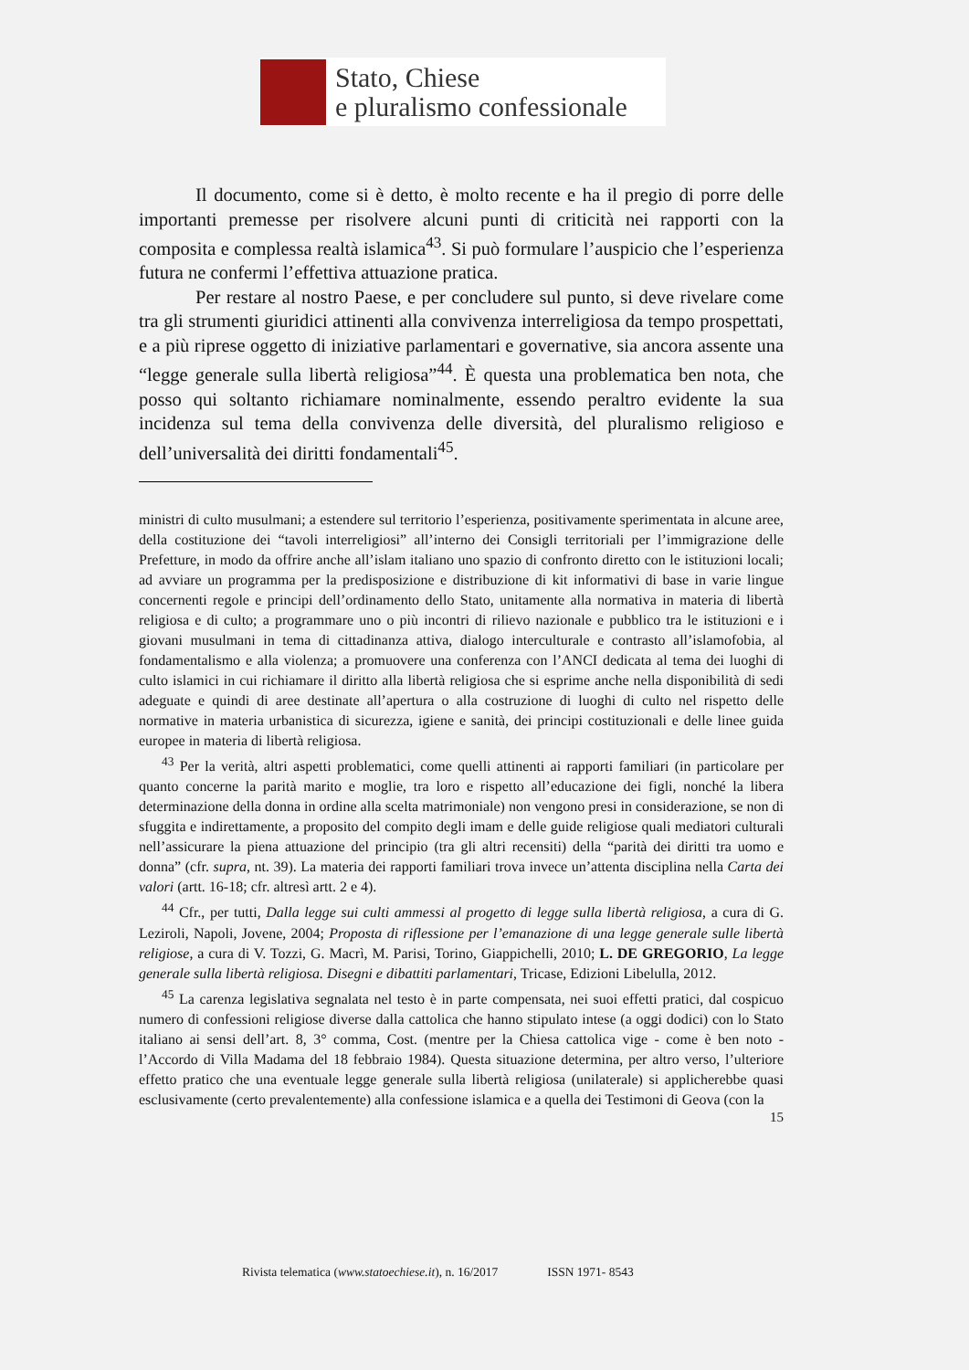Stato, Chiese
e pluralismo confessionale
Il documento, come si è detto, è molto recente e ha il pregio di porre delle importanti premesse per risolvere alcuni punti di criticità nei rapporti con la composita e complessa realtà islamica<sup>43</sup>. Si può formulare l’auspicio che l’esperienza futura ne confermi l’effettiva attuazione pratica.
Per restare al nostro Paese, e per concludere sul punto, si deve rivelare come tra gli strumenti giuridici attinenti alla convivenza interreligiosa da tempo prospettati, e a più riprese oggetto di iniziative parlamentari e governative, sia ancora assente una “legge generale sulla libertà religiosa”<sup>44</sup>. È questa una problematica ben nota, che posso qui soltanto richiamare nominalmente, essendo peraltro evidente la sua incidenza sul tema della convivenza delle diversità, del pluralismo religioso e dell’universalità dei diritti fondamentali<sup>45</sup>.
ministri di culto musulmani; a estendere sul territorio l’esperienza, positivamente sperimentata in alcune aree, della costituzione dei “tavoli interreligiosi” all’interno dei Consigli territoriali per l’immigrazione delle Prefetture, in modo da offrire anche all’islam italiano uno spazio di confronto diretto con le istituzioni locali; ad avviare un programma per la predisposizione e distribuzione di kit informativi di base in varie lingue concernenti regole e principi dell’ordinamento dello Stato, unitamente alla normativa in materia di libertà religiosa e di culto; a programmare uno o più incontri di rilievo nazionale e pubblico tra le istituzioni e i giovani musulmani in tema di cittadinanza attiva, dialogo interculturale e contrasto all’islamofobia, al fondamentalismo e alla violenza; a promuovere una conferenza con l’ANCI dedicata al tema dei luoghi di culto islamici in cui richiamare il diritto alla libertà religiosa che si esprime anche nella disponibilità di sedi adeguate e quindi di aree destinate all’apertura o alla costruzione di luoghi di culto nel rispetto delle normative in materia urbanistica di sicurezza, igiene e sanità, dei principi costituzionali e delle linee guida europee in materia di libertà religiosa.
<sup>43</sup> Per la verità, altri aspetti problematici, come quelli attinenti ai rapporti familiari (in particolare per quanto concerne la parità marito e moglie, tra loro e rispetto all’educazione dei figli, nonché la libera determinazione della donna in ordine alla scelta matrimoniale) non vengono presi in considerazione, se non di sfuggita e indirettamente, a proposito del compito degli imam e delle guide religiose quali mediatori culturali nell’assicurare la piena attuazione del principio (tra gli altri recensiti) della “parità dei diritti tra uomo e donna” (cfr. supra, nt. 39). La materia dei rapporti familiari trova invece un’attenta disciplina nella Carta dei valori (artt. 16-18; cfr. altresì artt. 2 e 4).
<sup>44</sup> Cfr., per tutti, Dalla legge sui culti ammessi al progetto di legge sulla libertà religiosa, a cura di G. Leziroli, Napoli, Jovene, 2004; Proposta di riflessione per l’emanazione di una legge generale sulle libertà religiose, a cura di V. Tozzi, G. Macrì, M. Parisi, Torino, Giappichelli, 2010; L. DE GREGORIO, La legge generale sulla libertà religiosa. Disegni e dibattiti parlamentari, Tricase, Edizioni Libelulla, 2012.
<sup>45</sup> La carenza legislativa segnalata nel testo è in parte compensata, nei suoi effetti pratici, dal cospicuo numero di confessioni religiose diverse dalla cattolica che hanno stipulato intese (a oggi dodici) con lo Stato italiano ai sensi dell’art. 8, 3° comma, Cost. (mentre per la Chiesa cattolica vige - come è ben noto - l’Accordo di Villa Madama del 18 febbraio 1984). Questa situazione determina, per altro verso, l’ulteriore effetto pratico che una eventuale legge generale sulla libertà religiosa (unilaterale) si applicherebbe quasi esclusivamente (certo prevalentemente) alla confessione islamica e a quella dei Testimoni di Geova (con la
15
Rivista telematica (www.statoechiese.it), n. 16/2017 ISSN 1971- 8543